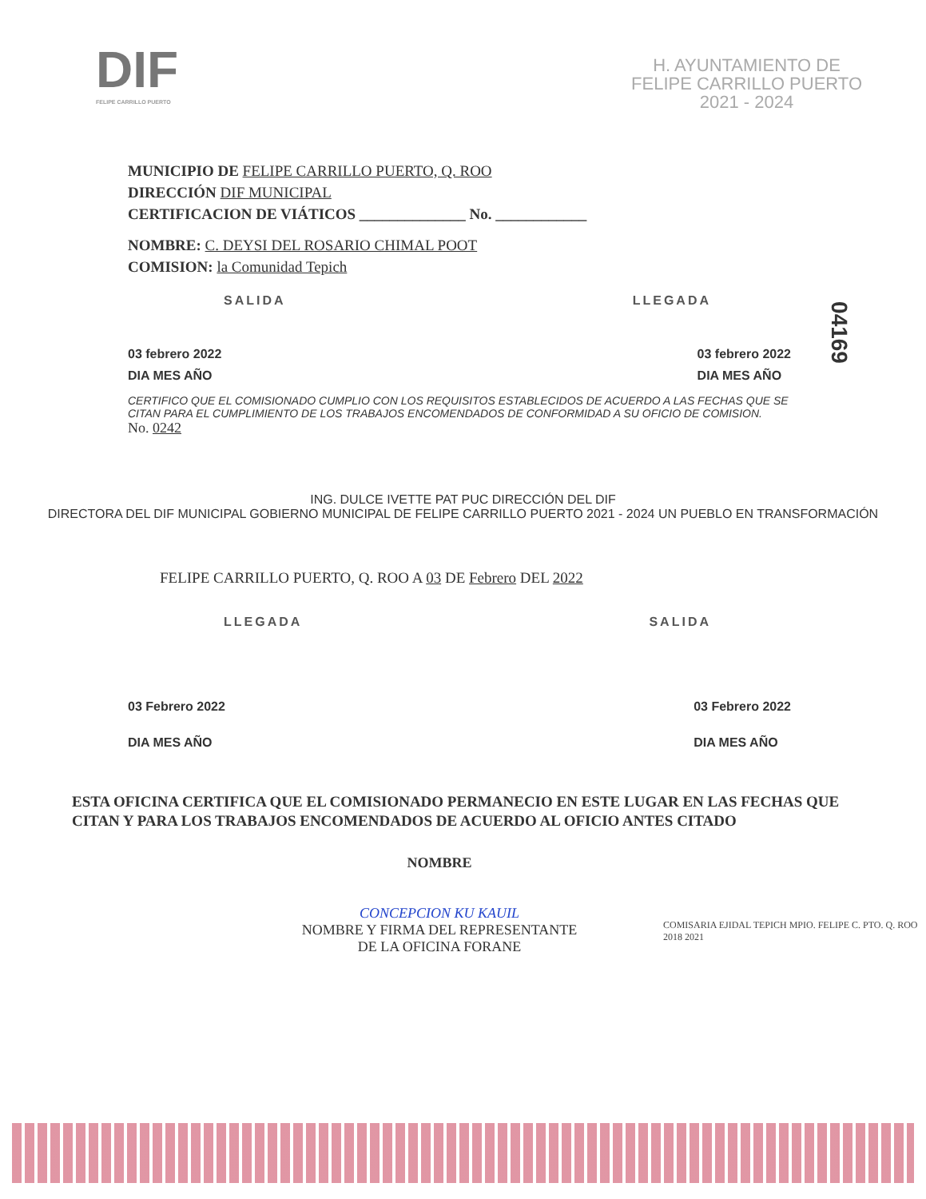DIF
FELIPE CARRILLO PUERTO
H. AYUNTAMIENTO DE
FELIPE CARRILLO PUERTO
2021 - 2024
MUNICIPIO DE FELIPE CARRILLO PUERTO, Q. ROO
DIRECCIÓN DIF MUNICIPAL
CERTIFICACION DE VIÁTICOS ______________ No. ____________
NOMBRE: C. DEYSI DEL ROSARIO CHIMAL POOT
COMISION: la Comunidad Tepich
SALIDA LLEGADA
03 febrero 2022
DIA MES AÑO 03 febrero 2022
DIA MES AÑO
CERTIFICO QUE EL COMISIONADO CUMPLIO CON LOS REQUISITOS ESTABLECIDOS DE ACUERDO A LAS FECHAS QUE SE CITAN PARA EL CUMPLIMIENTO DE LOS TRABAJOS ENCOMENDADOS DE CONFORMIDAD A SU OFICIO DE COMISION.
No. 0242
ING. DULCE IVETTE PAT PUC DIRECCIÓN DEL DIF
DIRECTORA DEL DIF MUNICIPAL GOBIERNO MUNICIPAL DE FELIPE CARRILLO PUERTO 2021 - 2024 UN PUEBLO EN TRANSFORMACIÓN
FELIPE CARRILLO PUERTO, Q. ROO A 03 DE Febrero DEL 2022
LLEGADA SALIDA
03 Febrero 2022
DIA MES AÑO 03 Febrero 2022
DIA MES AÑO
ESTA OFICINA CERTIFICA QUE EL COMISIONADO PERMANECIO EN ESTE LUGAR EN LAS FECHAS QUE CITAN Y PARA LOS TRABAJOS ENCOMENDADOS DE ACUERDO AL OFICIO ANTES CITADO
NOMBRE
CONCEPCION KU KAUIL
NOMBRE Y FIRMA DEL REPRESENTANTE
DE LA OFICINA FORANE
COMISARIA EJIDAL TEPICH MPIO. FELIPE C. PTO. Q. ROO 2018 2021
04169